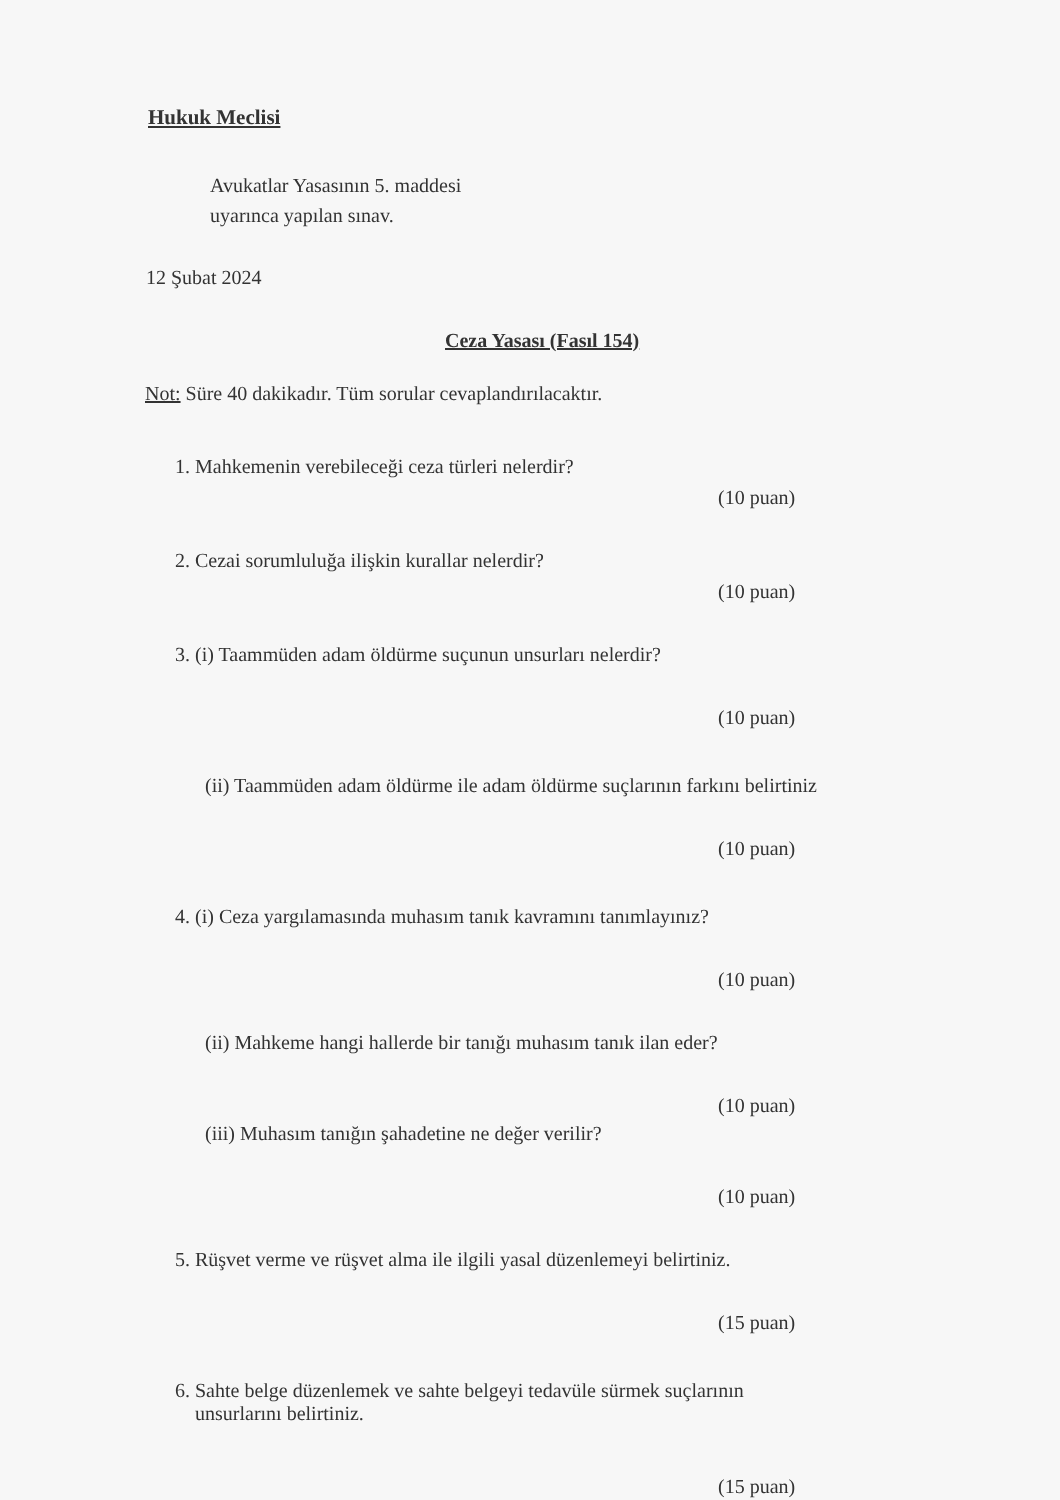Hukuk Meclisi
Avukatlar Yasasının 5. maddesi
uyarınca yapılan sınav.
12 Şubat 2024
Ceza Yasası (Fasıl 154)
Not: Süre 40 dakikadır. Tüm sorular cevaplandırılacaktır.
1. Mahkemenin verebileceği ceza türleri nelerdir?
(10 puan)
2. Cezai sorumluluğa ilişkin kurallar nelerdir?
(10 puan)
3. (i) Taammüden adam öldürme suçunun unsurları nelerdir?
(10 puan)
(ii) Taammüden adam öldürme ile adam öldürme suçlarının farkını belirtiniz
(10 puan)
4. (i) Ceza yargılamasında muhasım tanık kavramını tanımlayınız?
(10 puan)
(ii) Mahkeme hangi hallerde bir tanığı muhasım tanık ilan eder?
(10 puan)
(iii) Muhasım tanığın şahadetine ne değer verilir?
(10 puan)
5. Rüşvet verme ve rüşvet alma ile ilgili yasal düzenlemeyi belirtiniz.
(15 puan)
6. Sahte belge düzenlemek ve sahte belgeyi tedavüle sürmek suçlarının
unsurlarını belirtiniz.
(15 puan)